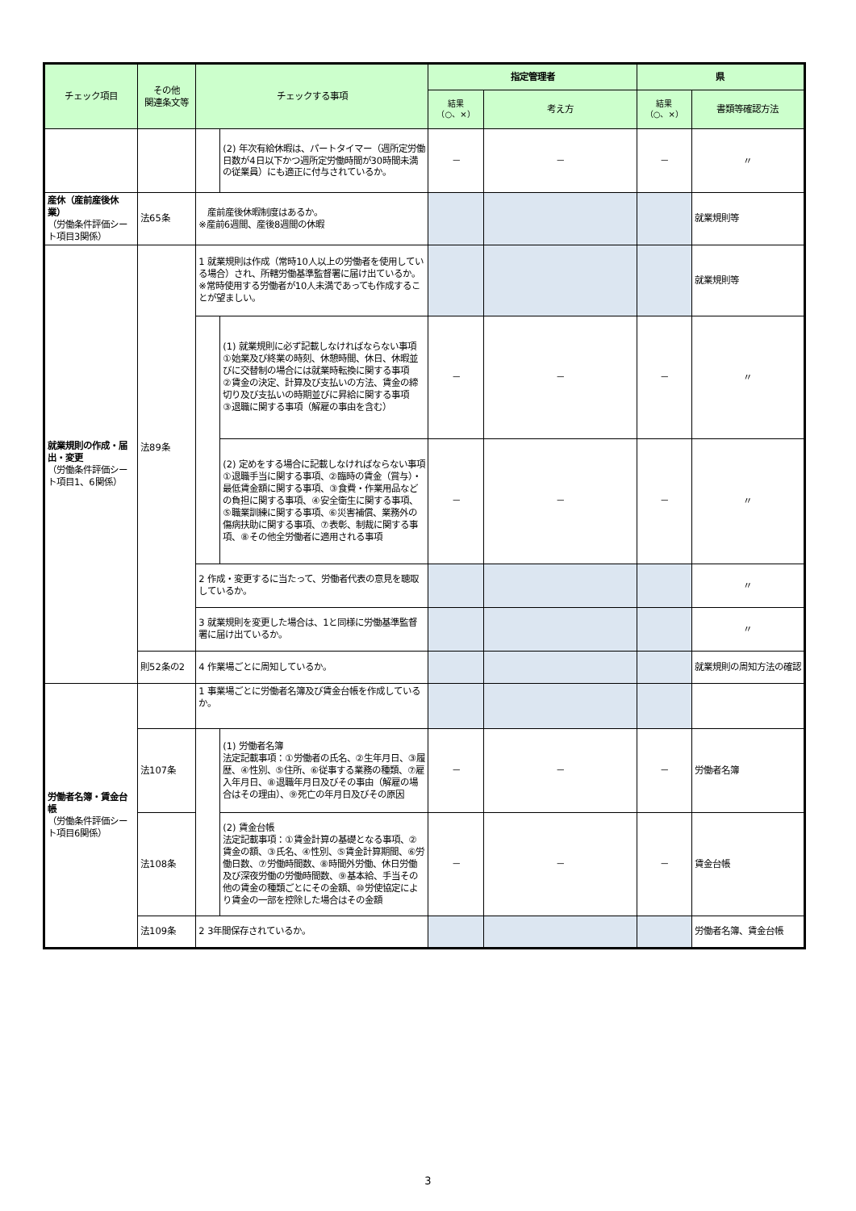| チェック項目 | その他 関連条文等 | チェックする事項 | | 指定管理者 | | 県 | |
| --- | --- | --- | --- | --- | --- | --- | --- |
| | | | | 結果 （○、×） | 考え方 | 結果 （○、×） | 書類等確認方法 |
| | | | (2) 年次有給休暇は、パートタイマー（週所定労働日数が4日以下かつ週所定労働時間が30時間未満の従業員）にも適正に付与されているか。 | － | － | － | 〃 |
| 産休（産前産後休業） （労働条件評価シート項目3関係） | 法65条 | 産前産後休暇制度はあるか。 ※産前6週間、産後8週間の休暇 | | | | | 就業規則等 |
| 就業規則の作成・届出・変更 （労働条件評価シート項目1、6関係） | 法89条 | 1 就業規則は作成（常時10人以上の労働者を使用している場合）され、所轄労働基準監督署に届け出ているか。 ※常時使用する労働者が10人未満であっても作成することが望ましい。 | | | | | 就業規則等 |
| | | | (1) 就業規則に必ず記載しなければならない事項 ①始業及び終業の時刻、休憩時間、休日、休暇並びに交替制の場合には就業時転換に関する事項 ②賃金の決定、計算及び支払いの方法、賃金の締切り及び支払いの時期並びに昇給に関する事項 ③退職に関する事項（解雇の事由を含む） | － | － | － | 〃 |
| | | | (2) 定めをする場合に記載しなければならない事項 ①退職手当に関する事項、②臨時の賃金（賞与）・最低賃金額に関する事項、③食費・作業用品などの負担に関する事項、④安全衛生に関する事項、⑤職業訓練に関する事項、⑥災害補償、業務外の傷病扶助に関する事項、⑦表彰、制裁に関する事項、⑧その他全労働者に適用される事項 | － | － | － | 〃 |
| | | 2 作成・変更するに当たって、労働者代表の意見を聴取しているか。 | | | | | 〃 |
| | | 3 就業規則を変更した場合は、1と同様に労働基準監督署に届け出ているか。 | | | | | 〃 |
| | 則52条の2 | 4 作業場ごとに周知しているか。 | | | | | 就業規則の周知方法の確認 |
| 労働者名簿・賃金台帳 （労働条件評価シート項目6関係） | | 1 事業場ごとに労働者名簿及び賃金台帳を作成しているか。 | | | | | |
| | 法107条 | | (1) 労働者名簿 法定記載事項：①労働者の氏名、②生年月日、③履歴、④性別、⑤住所、⑥従事する業務の種類、⑦雇入年月日、⑧退職年月日及びその事由（解雇の場合はその理由）、⑨死亡の年月日及びその原因 | － | － | － | 労働者名簿 |
| | 法108条 | | (2) 賃金台帳 法定記載事項：①賃金計算の基礎となる事項、②賃金の額、③氏名、④性別、⑤賃金計算期間、⑥労働日数、⑦労働時間数、⑧時間外労働、休日労働及び深夜労働の労働時間数、⑨基本給、手当その他の賃金の種類ごとにその金額、⑩労使協定により賃金の一部を控除した場合はその金額 | － | － | － | 賃金台帳 |
| | 法109条 | 2 3年間保存されているか。 | | | | | 労働者名簿、賃金台帳 |
3